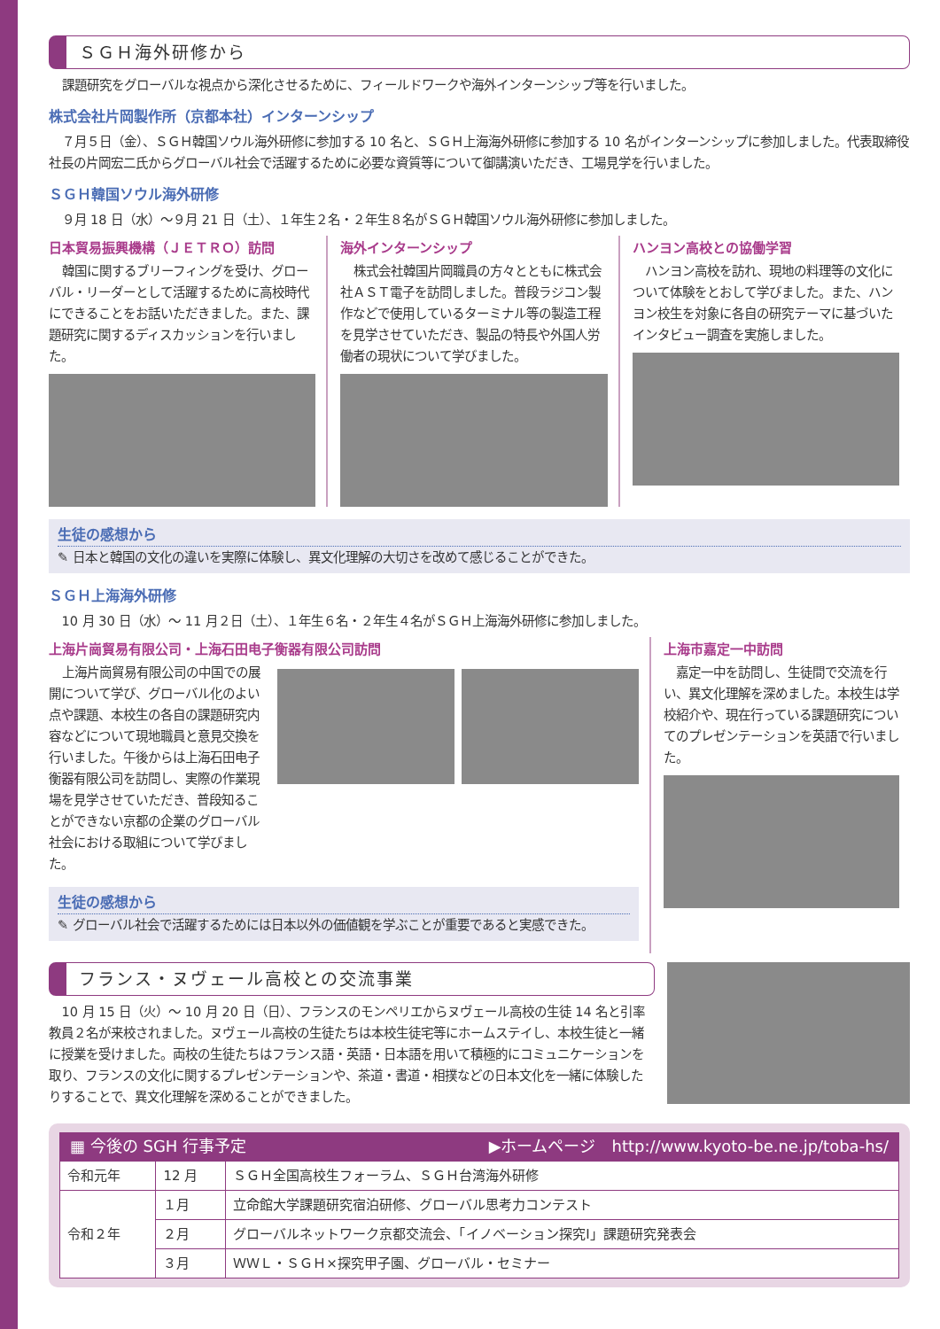ＳＧＨ海外研修から
課題研究をグローバルな視点から深化させるために、フィールドワークや海外インターンシップ等を行いました。
株式会社片岡製作所（京都本社）インターンシップ
７月５日（金）、ＳＧＨ韓国ソウル海外研修に参加する 10 名と、ＳＧＨ上海海外研修に参加する 10 名がインターンシップに参加しました。代表取締役社長の片岡宏二氏からグローバル社会で活躍するために必要な資質等について御講演いただき、工場見学を行いました。
ＳＧＨ韓国ソウル海外研修
９月 18 日（水）～９月 21 日（土）、１年生２名・２年生８名がＳＧＨ韓国ソウル海外研修に参加しました。
日本貿易振興機構（ＪＥＴＲＯ）訪問
韓国に関するブリーフィングを受け、グローバル・リーダーとして活躍するために高校時代にできることをお話いただきました。また、課題研究に関するディスカッションを行いました。
海外インターンシップ
株式会社韓国片岡職員の方々とともに株式会社ＡＳＴ電子を訪問しました。普段ラジコン製作などで使用しているターミナル等の製造工程を見学させていただき、製品の特長や外国人労働者の現状について学びました。
ハンヨン高校との協働学習
ハンヨン高校を訪れ、現地の料理等の文化について体験をとおして学びました。また、ハンヨン校生を対象に各自の研究テーマに基づいたインタビュー調査を実施しました。
生徒の感想から
✎ 日本と韓国の文化の違いを実際に体験し、異文化理解の大切さを改めて感じることができた。
ＳＧＨ上海海外研修
10 月 30 日（水）～ 11 月２日（土）、１年生６名・２年生４名がＳＧＨ上海海外研修に参加しました。
上海片崗貿易有限公司・上海石田电子衡器有限公司訪問
上海片崗貿易有限公司の中国での展開について学び、グローバル化のよい点や課題、本校生の各自の課題研究内容などについて現地職員と意見交換を行いました。午後からは上海石田电子衡器有限公司を訪問し、実際の作業現場を見学させていただき、普段知ることができない京都の企業のグローバル社会における取組について学びました。
生徒の感想から
✎ グローバル社会で活躍するためには日本以外の価値観を学ぶことが重要であると実感できた。
上海市嘉定一中訪問
嘉定一中を訪問し、生徒間で交流を行い、異文化理解を深めました。本校生は学校紹介や、現在行っている課題研究についてのプレゼンテーションを英語で行いました。
フランス・ヌヴェール高校との交流事業
10 月 15 日（火）～ 10 月 20 日（日）、フランスのモンペリエからヌヴェール高校の生徒 14 名と引率教員２名が来校されました。ヌヴェール高校の生徒たちは本校生徒宅等にホームステイし、本校生徒と一緒に授業を受けました。両校の生徒たちはフランス語・英語・日本語を用いて積極的にコミュニケーションを取り、フランスの文化に関するプレゼンテーションや、茶道・書道・相撲などの日本文化を一緒に体験したりすることで、異文化理解を深めることができました。
▦ 今後の SGH 行事予定 ▶ホームページ　http://www.kyoto-be.ne.jp/toba-hs/
| 令和元年 | 12 月 | ＳＧＨ全国高校生フォーラム、ＳＧＨ台湾海外研修 |
| 令和２年 | １月 | 立命館大学課題研究宿泊研修、グローバル思考力コンテスト |
| | ２月 | グローバルネットワーク京都交流会、「イノベーション探究Ⅰ」課題研究発表会 |
| | ３月 | ＷＷＬ・ＳＧＨ×探究甲子園、グローバル・セミナー |